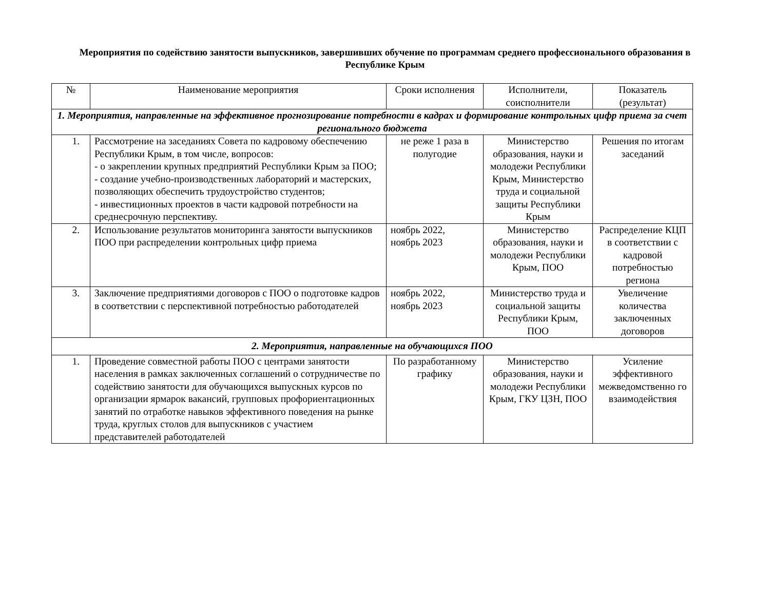Мероприятия по содействию занятости выпускников, завершивших обучение по программам среднего профессионального образования в Республике Крым
| № | Наименование мероприятия | Сроки исполнения | Исполнители, соисполнители | Показатель (результат) |
| --- | --- | --- | --- | --- |
| 1. Мероприятия, направленные на эффективное прогнозирование потребности в кадрах и формирование контрольных цифр приема за счет регионального бюджета | | | | |
| 1. | Рассмотрение на заседаниях Совета по кадровому обеспечению Республики Крым, в том числе, вопросов: - о закреплении крупных предприятий Республики Крым за ПОО; - создание учебно-производственных лабораторий и мастерских, позволяющих обеспечить трудоустройство студентов; - инвестиционных проектов в части кадровой потребности на среднесрочную перспективу. | не реже 1 раза в полугодие | Министерство образования, науки и молодежи Республики Крым, Министерство труда и социальной защиты Республики Крым | Решения по итогам заседаний |
| 2. | Использование результатов мониторинга занятости выпускников ПОО при распределении контрольных цифр приема | ноябрь 2022, ноябрь 2023 | Министерство образования, науки и молодежи Республики Крым, ПОО | Распределение КЦП в соответствии с кадровой потребностью региона |
| 3. | Заключение предприятиями договоров с ПОО о подготовке кадров в соответствии с перспективной потребностью работодателей | ноябрь 2022, ноябрь 2023 | Министерство труда и социальной защиты Республики Крым, ПОО | Увеличение количества заключенных договоров |
| 2. Мероприятия, направленные на обучающихся ПОО | | | | |
| 1. | Проведение совместной работы ПОО с центрами занятости населения в рамках заключенных соглашений о сотрудничестве по содействию занятости для обучающихся выпускных курсов по организации ярмарок вакансий, групповых профориентационных занятий по отработке навыков эффективного поведения на рынке труда, круглых столов для выпускников с участием представителей работодателей | По разработанному графику | Министерство образования, науки и молодежи Республики Крым, ГКУ ЦЗН, ПОО | Усиление эффективного межведомственно го взаимодействия |